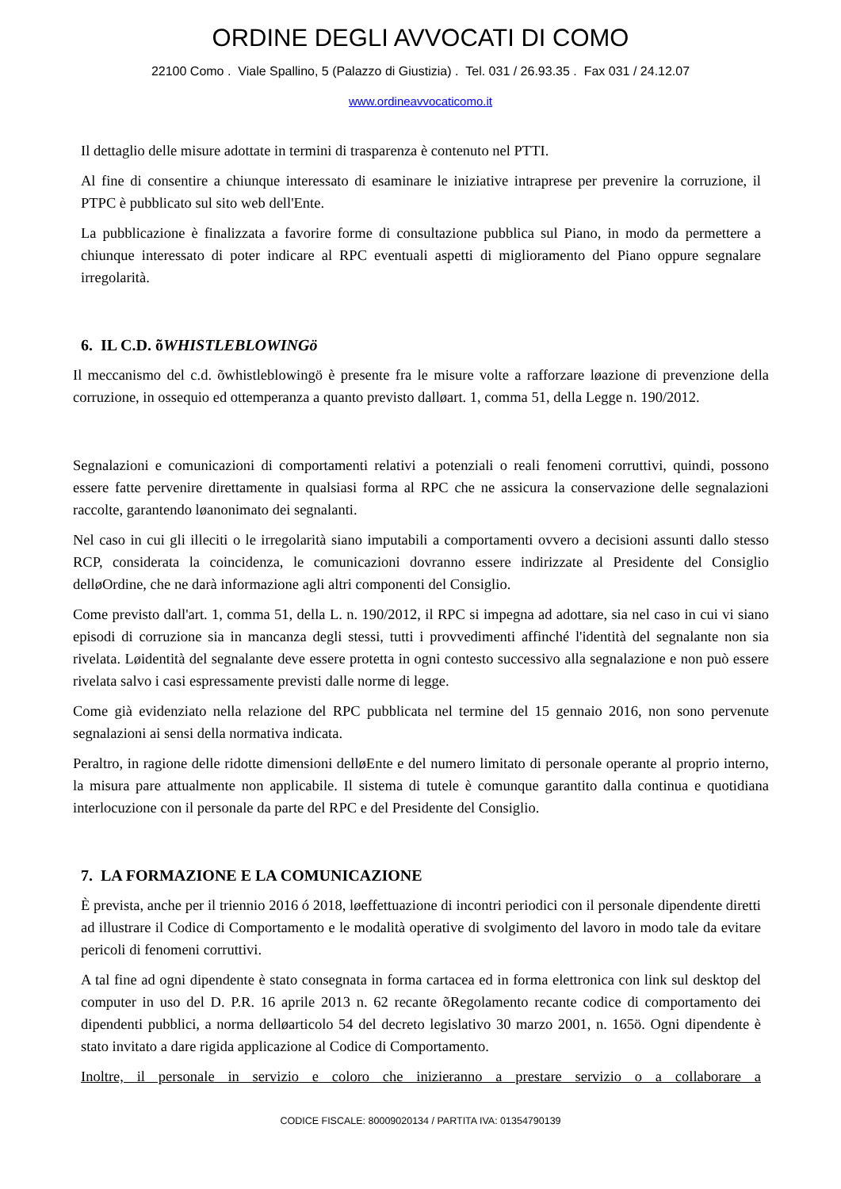ORDINE DEGLI AVVOCATI DI COMO
22100 Como . Viale Spallino, 5 (Palazzo di Giustizia) . Tel. 031 / 26.93.35 . Fax 031 / 24.12.07
www.ordineavvocaticomo.it
Il dettaglio delle misure adottate in termini di trasparenza è contenuto nel PTTI.
Al fine di consentire a chiunque interessato di esaminare le iniziative intraprese per prevenire la corruzione, il PTPC è pubblicato sul sito web dell'Ente.
La pubblicazione è finalizzata a favorire forme di consultazione pubblica sul Piano, in modo da permettere a chiunque interessato di poter indicare al RPC eventuali aspetti di miglioramento del Piano oppure segnalare irregolarità.
6. IL C.D. õWHISTLEBLOWINGö
Il meccanismo del c.d. õwhistleblowingö è presente fra le misure volte a rafforzare løazione di prevenzione della corruzione, in ossequio ed ottemperanza a quanto previsto dalløart. 1, comma 51, della Legge n. 190/2012.
Segnalazioni e comunicazioni di comportamenti relativi a potenziali o reali fenomeni corruttivi, quindi, possono essere fatte pervenire direttamente in qualsiasi forma al RPC che ne assicura la conservazione delle segnalazioni raccolte, garantendo løanonimato dei segnalanti.
Nel caso in cui gli illeciti o le irregolarità siano imputabili a comportamenti ovvero a decisioni assunti dallo stesso RCP, considerata la coincidenza, le comunicazioni dovranno essere indirizzate al Presidente del Consiglio delløOrdine, che ne darà informazione agli altri componenti del Consiglio.
Come previsto dall'art. 1, comma 51, della L. n. 190/2012, il RPC si impegna ad adottare, sia nel caso in cui vi siano episodi di corruzione sia in mancanza degli stessi, tutti i provvedimenti affinché l'identità del segnalante non sia rivelata. Løidentità del segnalante deve essere protetta in ogni contesto successivo alla segnalazione e non può essere rivelata salvo i casi espressamente previsti dalle norme di legge.
Come già evidenziato nella relazione del RPC pubblicata nel termine del 15 gennaio 2016, non sono pervenute segnalazioni ai sensi della normativa indicata.
Peraltro, in ragione delle ridotte dimensioni delløEnte e del numero limitato di personale operante al proprio interno, la misura pare attualmente non applicabile. Il sistema di tutele è comunque garantito dalla continua e quotidiana interlocuzione con il personale da parte del RPC e del Presidente del Consiglio.
7. LA FORMAZIONE E LA COMUNICAZIONE
È prevista, anche per il triennio 2016 ó 2018, løeffettuazione di incontri periodici con il personale dipendente diretti ad illustrare il Codice di Comportamento e le modalità operative di svolgimento del lavoro in modo tale da evitare pericoli di fenomeni corruttivi.
A tal fine ad ogni dipendente è stato consegnata in forma cartacea ed in forma elettronica con link sul desktop del computer in uso del D. P.R. 16 aprile 2013 n. 62 recante õRegolamento recante codice di comportamento dei dipendenti pubblici, a norma delløarticolo 54 del decreto legislativo 30 marzo 2001, n. 165ö. Ogni dipendente è stato invitato a dare rigida applicazione al Codice di Comportamento.
Inoltre, il personale in servizio e coloro che inizieranno a prestare servizio o a collaborare a
CODICE FISCALE: 80009020134 / PARTITA IVA: 01354790139